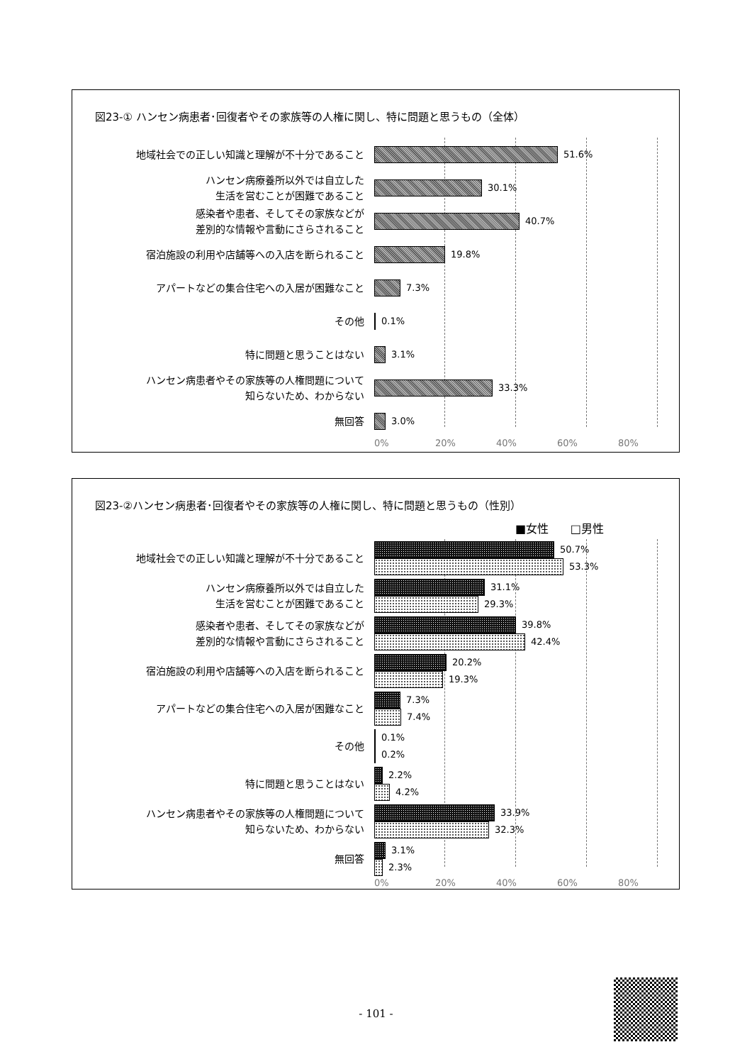図23-① ハンセン病患者･回復者やその家族等の人権に関し、特に問題と思うもの（全体）
地域社会での正しい知識と理解が不十分であること
51.6%
ハンセン病療養所以外では自立した
生活を営むことが困難であること
30.1%
感染者や患者、そしてその家族などが
差別的な情報や言動にさらされること
40.7%
宿泊施設の利用や店舗等への入店を断られること
19.8%
アパートなどの集合住宅への入居が困難なこと
7.3%
その他
0.1%
特に問題と思うことはない
3.1%
ハンセン病患者やその家族等の人権問題について
知らないため、わからない
33.3%
無回答
3.0%
0% 20% 40% 60% 80%
図23-②ハンセン病患者･回復者やその家族等の人権に関し、特に問題と思うもの（性別）
■女性 □男性
地域社会での正しい知識と理解が不十分であること
50.7%
53.3%
ハンセン病療養所以外では自立した
生活を営むことが困難であること
31.1%
29.3%
感染者や患者、そしてその家族などが
差別的な情報や言動にさらされること
39.8%
42.4%
宿泊施設の利用や店舗等への入店を断られること
20.2%
19.3%
アパートなどの集合住宅への入居が困難なこと
7.3%
7.4%
その他
0.1%
0.2%
特に問題と思うことはない
2.2%
4.2%
ハンセン病患者やその家族等の人権問題について
知らないため、わからない
33.9%
32.3%
無回答
3.1%
2.3%
0% 20% 40% 60% 80%
- 101 -